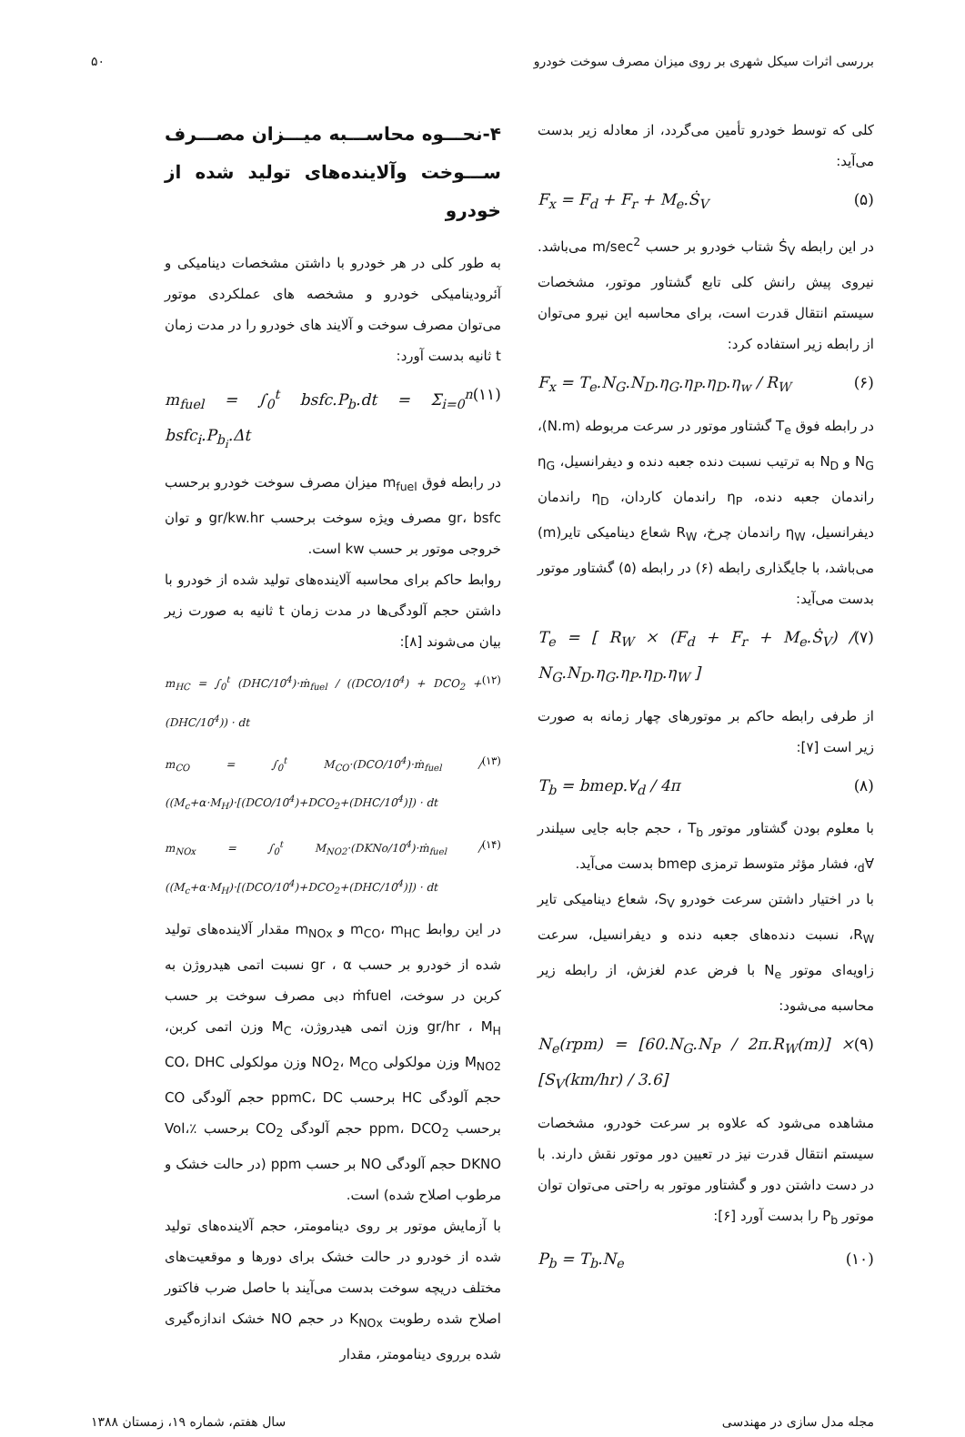بررسی اثرات سیکل شهری بر روی میزان مصرف سوخت خودرو ۵۰
کلی که توسط خودرو تأمین می‌گردد، از معادله زیر بدست می‌آید:
F<sub>x</sub> = F<sub>d</sub> + F<sub>r</sub> + M<sub>e</sub>.Ṡ<sub>V</sub> (۵)
در این رابطه Ṡ<sub>V</sub> شتاب خودرو بر حسب m/sec<sup>2</sup> می‌باشد. نیروی پیش رانش کلی تابع گشتاور موتور، مشخصات سیستم انتقال قدرت است، برای محاسبه این نیرو می‌توان از رابطه زیر استفاده کرد:
F<sub>x</sub> = T<sub>e</sub>.N<sub>G</sub>.N<sub>D</sub>.η<sub>G</sub>.η<sub>P</sub>.η<sub>D</sub>.η<sub>w</sub> / R<sub>W</sub> (۶)
در رابطه فوق T<sub>e</sub> گشتاور موتور در سرعت مربوطه (N.m)، N<sub>G</sub> و N<sub>D</sub> به ترتیب نسبت دنده جعبه دنده و دیفرانسیل، η<sub>G</sub> راندمان جعبه دنده، η<sub>P</sub> راندمان کاردان، η<sub>D</sub> راندمان دیفرانسیل، η<sub>W</sub> راندمان چرخ، R<sub>W</sub> شعاع دینامیکی تایر(m) می‌باشد، با جایگذاری رابطه (۶) در رابطه (۵) گشتاور موتور بدست می‌آید:
T<sub>e</sub> = [ R<sub>W</sub> × (F<sub>d</sub> + F<sub>r</sub> + M<sub>e</sub>.Ṡ<sub>V</sub>) / N<sub>G</sub>.N<sub>D</sub>.η<sub>G</sub>.η<sub>P</sub>.η<sub>D</sub>.η<sub>W</sub> ] (۷)
از طرفی رابطه حاکم بر موتورهای چهار زمانه به صورت زیر است [۷]:
T<sub>b</sub> = bmep.∀<sub>d</sub> / 4π (۸)
با معلوم بودن گشتاور موتور T<sub>b</sub> ، حجم جابه جایی سیلندر ∀<sub>d</sub>، فشار مؤثر متوسط ترمزی bmep بدست می‌آید.
با در اختیار داشتن سرعت خودرو S<sub>V</sub>، شعاع دینامیکی تایر R<sub>W</sub>، نسبت دنده‌های جعبه دنده و دیفرانسیل، سرعت زاویه‌ای موتور N<sub>e</sub> با فرض عدم لغزش، از رابطه زیر محاسبه می‌شود:
N<sub>e</sub>(rpm) = [60.N<sub>G</sub>.N<sub>P</sub> / 2π.R<sub>W</sub>(m)] × [S<sub>V</sub>(km/hr) / 3.6] (۹)
مشاهده می‌شود که علاوه بر سرعت خودرو، مشخصات سیستم انتقال قدرت نیز در تعیین دور موتور نقش دارند. با در دست داشتن دور و گشتاور موتور به راحتی می‌توان توان موتور P<sub>b</sub> را بدست آورد [۶]:
P<sub>b</sub> = T<sub>b</sub>.N<sub>e</sub> (۱۰)
۴-نحـــوه محاســـبه میـــزان مصـــرف ســـوخت وآلاینده‌های تولید شده از خودرو
به طور کلی در هر خودرو با داشتن مشخصات دینامیکی و آئرودینامیکی خودرو و مشخصه های عملکردی موتور می‌توان مصرف سوخت و آلایند های خودرو را در مدت زمان t ثانیه بدست آورد:
m<sub>fuel</sub> = ∫<sub>0</sub><sup>t</sup> bsfc.P<sub>b</sub>.dt = Σ<sub>i=0</sub><sup>n</sup> bsfc<sub>i</sub>.P<sub>b<sub>i</sub></sub>.Δt (۱۱)
در رابطه فوق m<sub>fuel</sub> میزان مصرف سوخت خودرو برحسب gr، bsfc مصرف ویژه سوخت برحسب gr/kw.hr و توان خروجی موتور بر حسب kw است.
روابط حاکم برای محاسبه آلاینده‌های تولید شده از خودرو با داشتن حجم آلودگی‌ها در مدت زمان t ثانیه به صورت زیر بیان می‌شوند [۸]:
m<sub>HC</sub> = ∫<sub>0</sub><sup>t</sup> (DHC/10<sup>4</sup>)·ṁ<sub>fuel</sub> / ((DCO/10<sup>4</sup>) + DCO<sub>2</sub> + (DHC/10<sup>4</sup>)) · dt (۱۲)
m<sub>CO</sub> = ∫<sub>0</sub><sup>t</sup> M<sub>CO</sub>·(DCO/10<sup>4</sup>)·ṁ<sub>fuel</sub> / ((M<sub>c</sub>+α·M<sub>H</sub>)·[(DCO/10<sup>4</sup>)+DCO<sub>2</sub>+(DHC/10<sup>4</sup>)]) · dt (۱۳)
m<sub>NOx</sub> = ∫<sub>0</sub><sup>t</sup> M<sub>NO2</sub>·(DKNo/10<sup>4</sup>)·ṁ<sub>fuel</sub> / ((M<sub>c</sub>+α·M<sub>H</sub>)·[(DCO/10<sup>4</sup>)+DCO<sub>2</sub>+(DHC/10<sup>4</sup>)]) · dt (۱۴)
در این روابط m<sub>CO</sub>، m<sub>HC</sub> و m<sub>NOx</sub> مقدار آلاینده‌های تولید شده از خودرو بر حسب gr ، α نسبت اتمی هیدروژن به کربن در سوخت، ṁfuel دبی مصرف سوخت بر حسب gr/hr ، M<sub>H</sub> وزن اتمی هیدروژن، M<sub>C</sub> وزن اتمی کربن، M<sub>NO2</sub> وزن مولکولی NO<sub>2</sub>، M<sub>CO</sub> وزن مولکولی CO، DHC حجم آلودگی HC برحسب ppmC، DC حجم آلودگی CO برحسب ppm، DCO<sub>2</sub> حجم آلودگی CO<sub>2</sub> برحسب ٪Vol، DKNO حجم آلودگی NO بر حسب ppm (در حالت خشک و مرطوب اصلاح شده) است.
با آزمایش موتور بر روی دینامومتر، حجم آلاینده‌های تولید شده از خودرو در حالت خشک برای دورها و موقعیت‌های مختلف دریچه سوخت بدست می‌آیند با حاصل ضرب فاکتور اصلاح شده رطوبت K<sub>NOx</sub> در حجم NO خشک اندازه‌گیری شده برروی دینامومتر، مقدار
مجله مدل سازی در مهندسی سال هفتم، شماره ۱۹، زمستان ۱۳۸۸